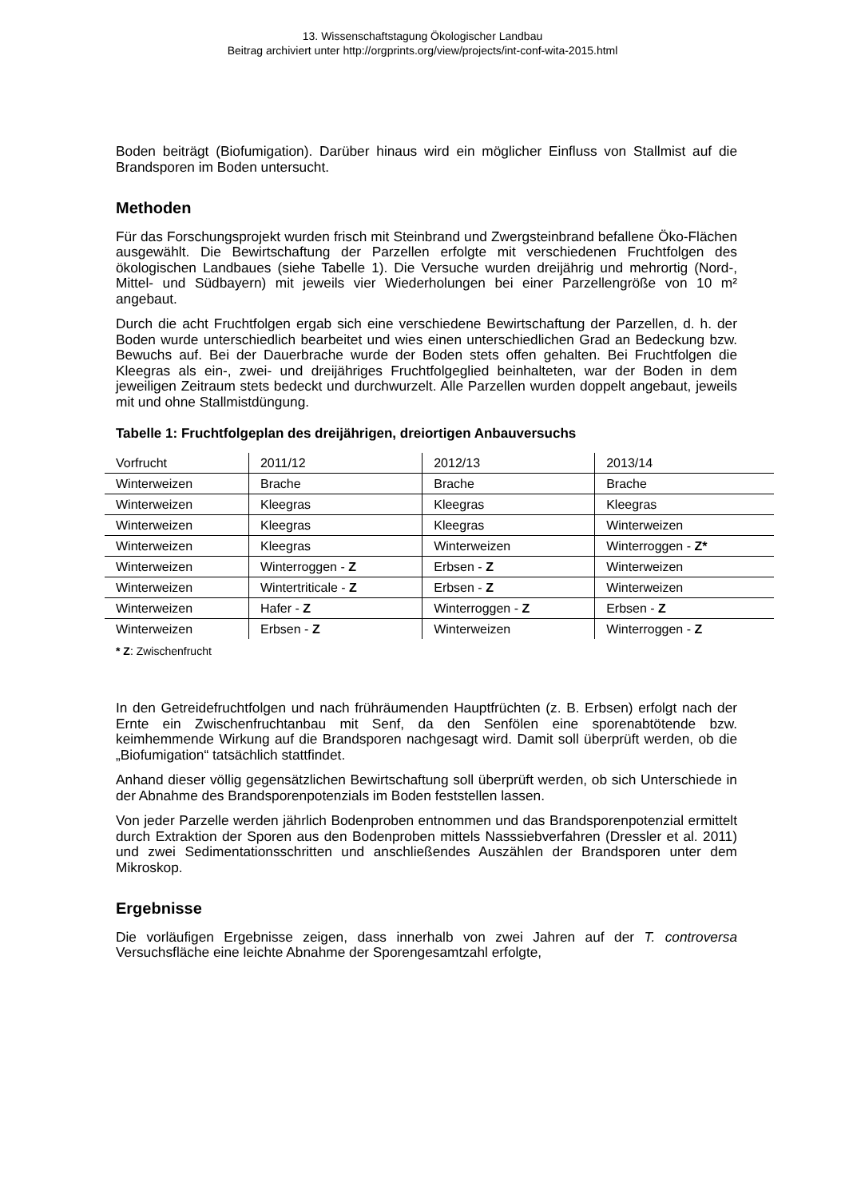13. Wissenschaftstagung Ökologischer Landbau
Beitrag archiviert unter http://orgprints.org/view/projects/int-conf-wita-2015.html
Boden beiträgt (Biofumigation). Darüber hinaus wird ein möglicher Einfluss von Stallmist auf die Brandsporen im Boden untersucht.
Methoden
Für das Forschungsprojekt wurden frisch mit Steinbrand und Zwergsteinbrand befallene Öko-Flächen ausgewählt. Die Bewirtschaftung der Parzellen erfolgte mit verschiedenen Fruchtfolgen des ökologischen Landbaues (siehe Tabelle 1). Die Versuche wurden dreijährig und mehrortig (Nord-, Mittel- und Südbayern) mit jeweils vier Wiederholungen bei einer Parzellengröße von 10 m² angebaut.
Durch die acht Fruchtfolgen ergab sich eine verschiedene Bewirtschaftung der Parzellen, d. h. der Boden wurde unterschiedlich bearbeitet und wies einen unterschiedlichen Grad an Bedeckung bzw. Bewuchs auf. Bei der Dauerbrache wurde der Boden stets offen gehalten. Bei Fruchtfolgen die Kleegras als ein-, zwei- und dreijähriges Fruchtfolgeglied beinhalteten, war der Boden in dem jeweiligen Zeitraum stets bedeckt und durchwurzelt. Alle Parzellen wurden doppelt angebaut, jeweils mit und ohne Stallmistdüngung.
Tabelle 1: Fruchtfolgeplan des dreijährigen, dreiortigen Anbauversuchs
| Vorfrucht | 2011/12 | 2012/13 | 2013/14 |
| Winterweizen | Brache | Brache | Brache |
| Winterweizen | Kleegras | Kleegras | Kleegras |
| Winterweizen | Kleegras | Kleegras | Winterweizen |
| Winterweizen | Kleegras | Winterweizen | Winterroggen - Z* |
| Winterweizen | Winterroggen - Z | Erbsen - Z | Winterweizen |
| Winterweizen | Wintertriticale - Z | Erbsen - Z | Winterweizen |
| Winterweizen | Hafer - Z | Winterroggen - Z | Erbsen - Z |
| Winterweizen | Erbsen - Z | Winterweizen | Winterroggen - Z |
* Z: Zwischenfrucht
In den Getreidefruchtfolgen und nach frühräumenden Hauptfrüchten (z. B. Erbsen) erfolgt nach der Ernte ein Zwischenfruchtanbau mit Senf, da den Senfölen eine sporenabtötende bzw. keimhemmende Wirkung auf die Brandsporen nachgesagt wird. Damit soll überprüft werden, ob die „Biofumigation“ tatsächlich stattfindet.
Anhand dieser völlig gegensätzlichen Bewirtschaftung soll überprüft werden, ob sich Unterschiede in der Abnahme des Brandsporenpotenzials im Boden feststellen lassen.
Von jeder Parzelle werden jährlich Bodenproben entnommen und das Brandsporenpotenzial ermittelt durch Extraktion der Sporen aus den Bodenproben mittels Nasssiebverfahren (Dressler et al. 2011) und zwei Sedimentationsschritten und anschließendes Auszählen der Brandsporen unter dem Mikroskop.
Ergebnisse
Die vorläufigen Ergebnisse zeigen, dass innerhalb von zwei Jahren auf der T. controversa Versuchsfläche eine leichte Abnahme der Sporengesamtzahl erfolgte,